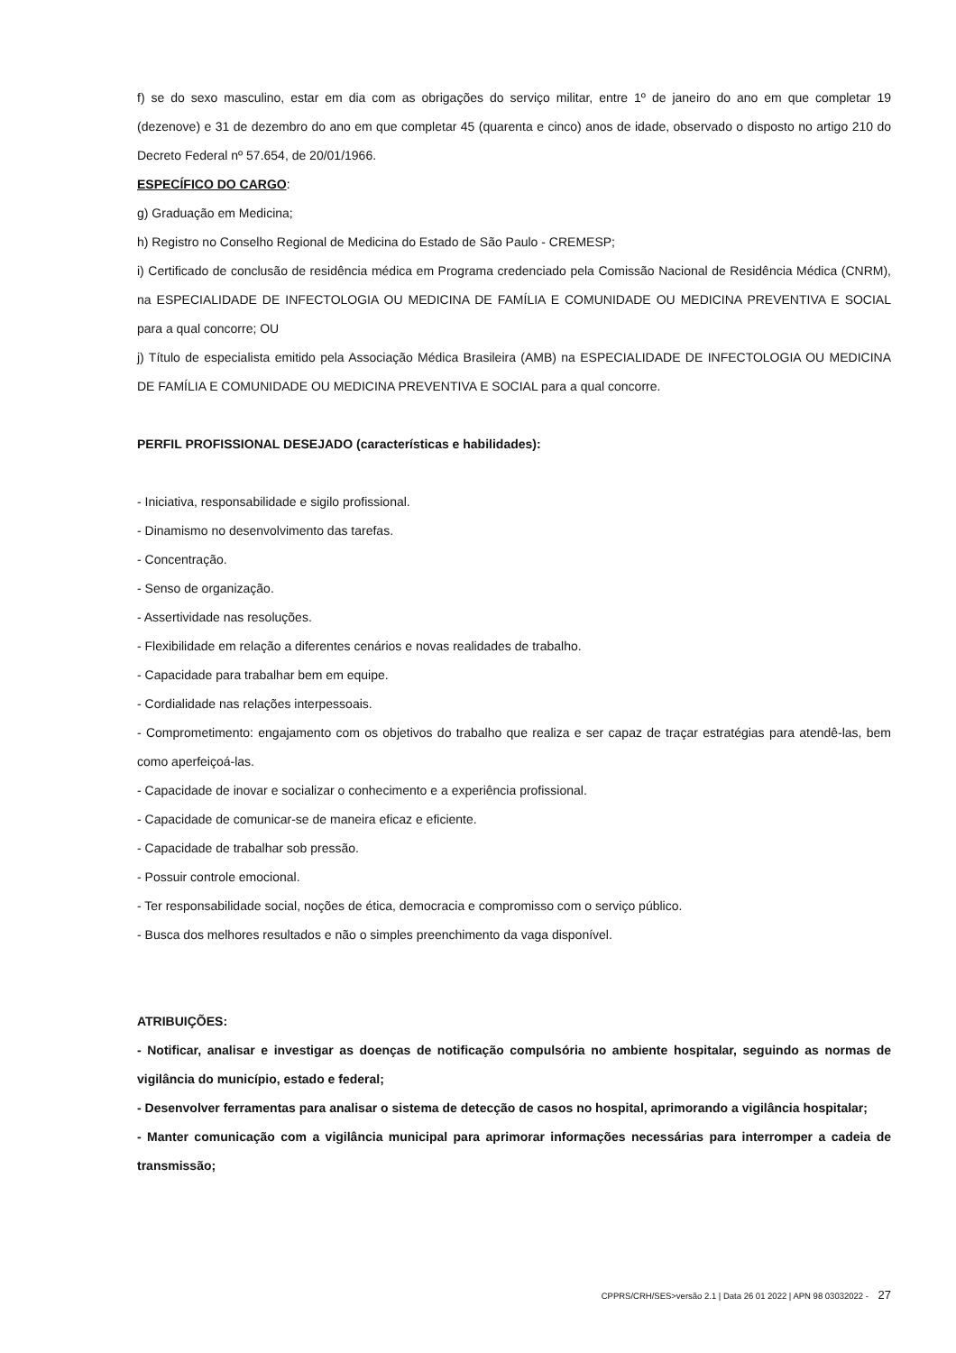f) se do sexo masculino, estar em dia com as obrigações do serviço militar, entre 1º de janeiro do ano em que completar 19 (dezenove) e 31 de dezembro do ano em que completar 45 (quarenta e cinco) anos de idade, observado o disposto no artigo 210 do Decreto Federal nº 57.654, de 20/01/1966.
ESPECÍFICO DO CARGO:
g) Graduação em Medicina;
h) Registro no Conselho Regional de Medicina do Estado de São Paulo - CREMESP;
i) Certificado de conclusão de residência médica em Programa credenciado pela Comissão Nacional de Residência Médica (CNRM), na ESPECIALIDADE DE INFECTOLOGIA OU MEDICINA DE FAMÍLIA E COMUNIDADE OU MEDICINA PREVENTIVA E SOCIAL para a qual concorre; OU
j) Título de especialista emitido pela Associação Médica Brasileira (AMB) na ESPECIALIDADE DE INFECTOLOGIA OU MEDICINA DE FAMÍLIA E COMUNIDADE OU MEDICINA PREVENTIVA E SOCIAL para a qual concorre.
PERFIL PROFISSIONAL DESEJADO (características e habilidades):
- Iniciativa, responsabilidade e sigilo profissional.
- Dinamismo no desenvolvimento das tarefas.
- Concentração.
- Senso de organização.
- Assertividade nas resoluções.
- Flexibilidade em relação a diferentes cenários e novas realidades de trabalho.
- Capacidade para trabalhar bem em equipe.
- Cordialidade nas relações interpessoais.
- Comprometimento: engajamento com os objetivos do trabalho que realiza e ser capaz de traçar estratégias para atendê-las, bem como aperfeiçoá-las.
- Capacidade de inovar e socializar o conhecimento e a experiência profissional.
- Capacidade de comunicar-se de maneira eficaz e eficiente.
- Capacidade de trabalhar sob pressão.
- Possuir controle emocional.
- Ter responsabilidade social, noções de ética, democracia e compromisso com o serviço público.
- Busca dos melhores resultados e não o simples preenchimento da vaga disponível.
ATRIBUIÇÕES:
- Notificar, analisar e investigar as doenças de notificação compulsória no ambiente hospitalar, seguindo as normas de vigilância do município, estado e federal;
- Desenvolver ferramentas para analisar o sistema de detecção de casos no hospital, aprimorando a vigilância hospitalar;
- Manter comunicação com a vigilância municipal para aprimorar informações necessárias para interromper a cadeia de transmissão;
CPPRS/CRH/SES>versão 2.1 | Data 26 01 2022 | APN 98 03032022 - 27